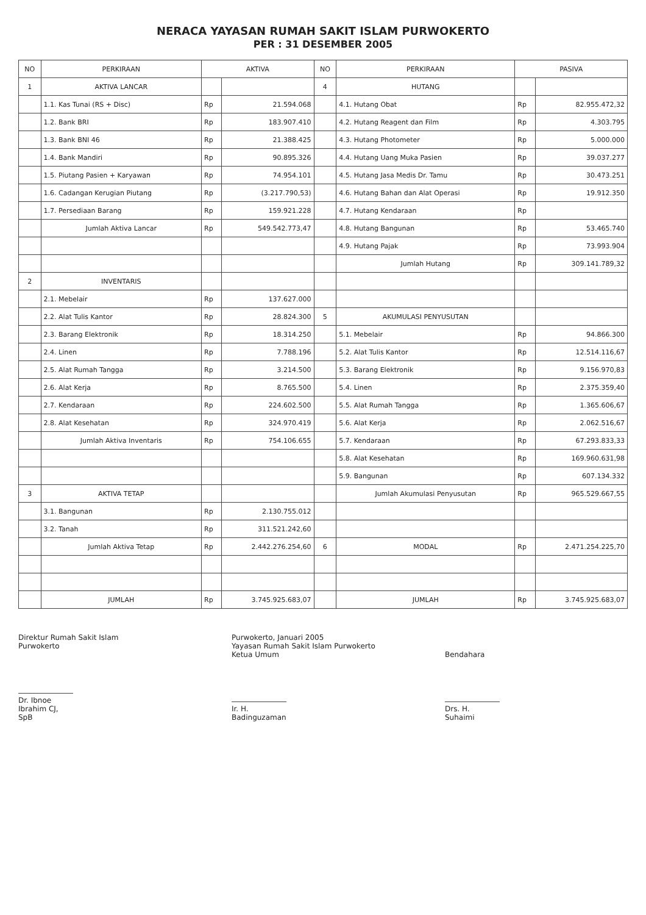NERACA YAYASAN RUMAH SAKIT ISLAM PURWOKERTO
PER : 31 DESEMBER 2005
| NO | PERKIRAAN | AKTIVA | | NO | PERKIRAAN | PASIVA | |
| --- | --- | --- | --- | --- | --- | --- | --- |
| 1 | AKTIVA LANCAR | | | 4 | HUTANG | | |
| | 1.1. Kas Tunai (RS + Disc) | Rp | 21.594.068 | | 4.1. Hutang Obat | Rp | 82.955.472,32 |
| | 1.2. Bank BRI | Rp | 183.907.410 | | 4.2. Hutang Reagent dan Film | Rp | 4.303.795 |
| | 1.3. Bank BNI 46 | Rp | 21.388.425 | | 4.3. Hutang Photometer | Rp | 5.000.000 |
| | 1.4. Bank Mandiri | Rp | 90.895.326 | | 4.4. Hutang Uang Muka Pasien | Rp | 39.037.277 |
| | 1.5. Piutang Pasien + Karyawan | Rp | 74.954.101 | | 4.5. Hutang Jasa Medis Dr. Tamu | Rp | 30.473.251 |
| | 1.6. Cadangan Kerugian Piutang | Rp | (3.217.790,53) | | 4.6. Hutang Bahan dan Alat Operasi | Rp | 19.912.350 |
| | 1.7. Persediaan Barang | Rp | 159.921.228 | | 4.7. Hutang Kendaraan | Rp | |
| | Jumlah Aktiva Lancar | Rp | 549.542.773,47 | | 4.8. Hutang Bangunan | Rp | 53.465.740 |
| | | | | | 4.9. Hutang Pajak | Rp | 73.993.904 |
| | | | | | Jumlah Hutang | Rp | 309.141.789,32 |
| 2 | INVENTARIS | | | | | | |
| | 2.1. Mebelair | Rp | 137.627.000 | | | | |
| | 2.2. Alat Tulis Kantor | Rp | 28.824.300 | 5 | AKUMULASI PENYUSUTAN | | |
| | 2.3. Barang Elektronik | Rp | 18.314.250 | | 5.1. Mebelair | Rp | 94.866.300 |
| | 2.4. Linen | Rp | 7.788.196 | | 5.2. Alat Tulis Kantor | Rp | 12.514.116,67 |
| | 2.5. Alat Rumah Tangga | Rp | 3.214.500 | | 5.3. Barang Elektronik | Rp | 9.156.970,83 |
| | 2.6. Alat Kerja | Rp | 8.765.500 | | 5.4. Linen | Rp | 2.375.359,40 |
| | 2.7. Kendaraan | Rp | 224.602.500 | | 5.5. Alat Rumah Tangga | Rp | 1.365.606,67 |
| | 2.8. Alat Kesehatan | Rp | 324.970.419 | | 5.6. Alat Kerja | Rp | 2.062.516,67 |
| | Jumlah Aktiva Inventaris | Rp | 754.106.655 | | 5.7. Kendaraan | Rp | 67.293.833,33 |
| | | | | | 5.8. Alat Kesehatan | Rp | 169.960.631,98 |
| | | | | | 5.9. Bangunan | Rp | 607.134.332 |
| 3 | AKTIVA TETAP | | | | Jumlah Akumulasi Penyusutan | Rp | 965.529.667,55 |
| | 3.1. Bangunan | Rp | 2.130.755.012 | | | | |
| | 3.2. Tanah | Rp | 311.521.242,60 | | | | |
| | Jumlah Aktiva Tetap | Rp | 2.442.276.254,60 | 6 | MODAL | Rp | 2.471.254.225,70 |
| | JUMLAH | Rp | 3.745.925.683,07 | | JUMLAH | Rp | 3.745.925.683,07 |
Direktur Rumah Sakit Islam
Purwokerto
Dr. Ibnoe Ibrahim CJ, SpB
Purwokerto, Januari 2005
Yayasan Rumah Sakit Islam Purwokerto
Ketua Umum
Ir. H. Badinguzaman
Bendahara
Drs. H. Suhaimi